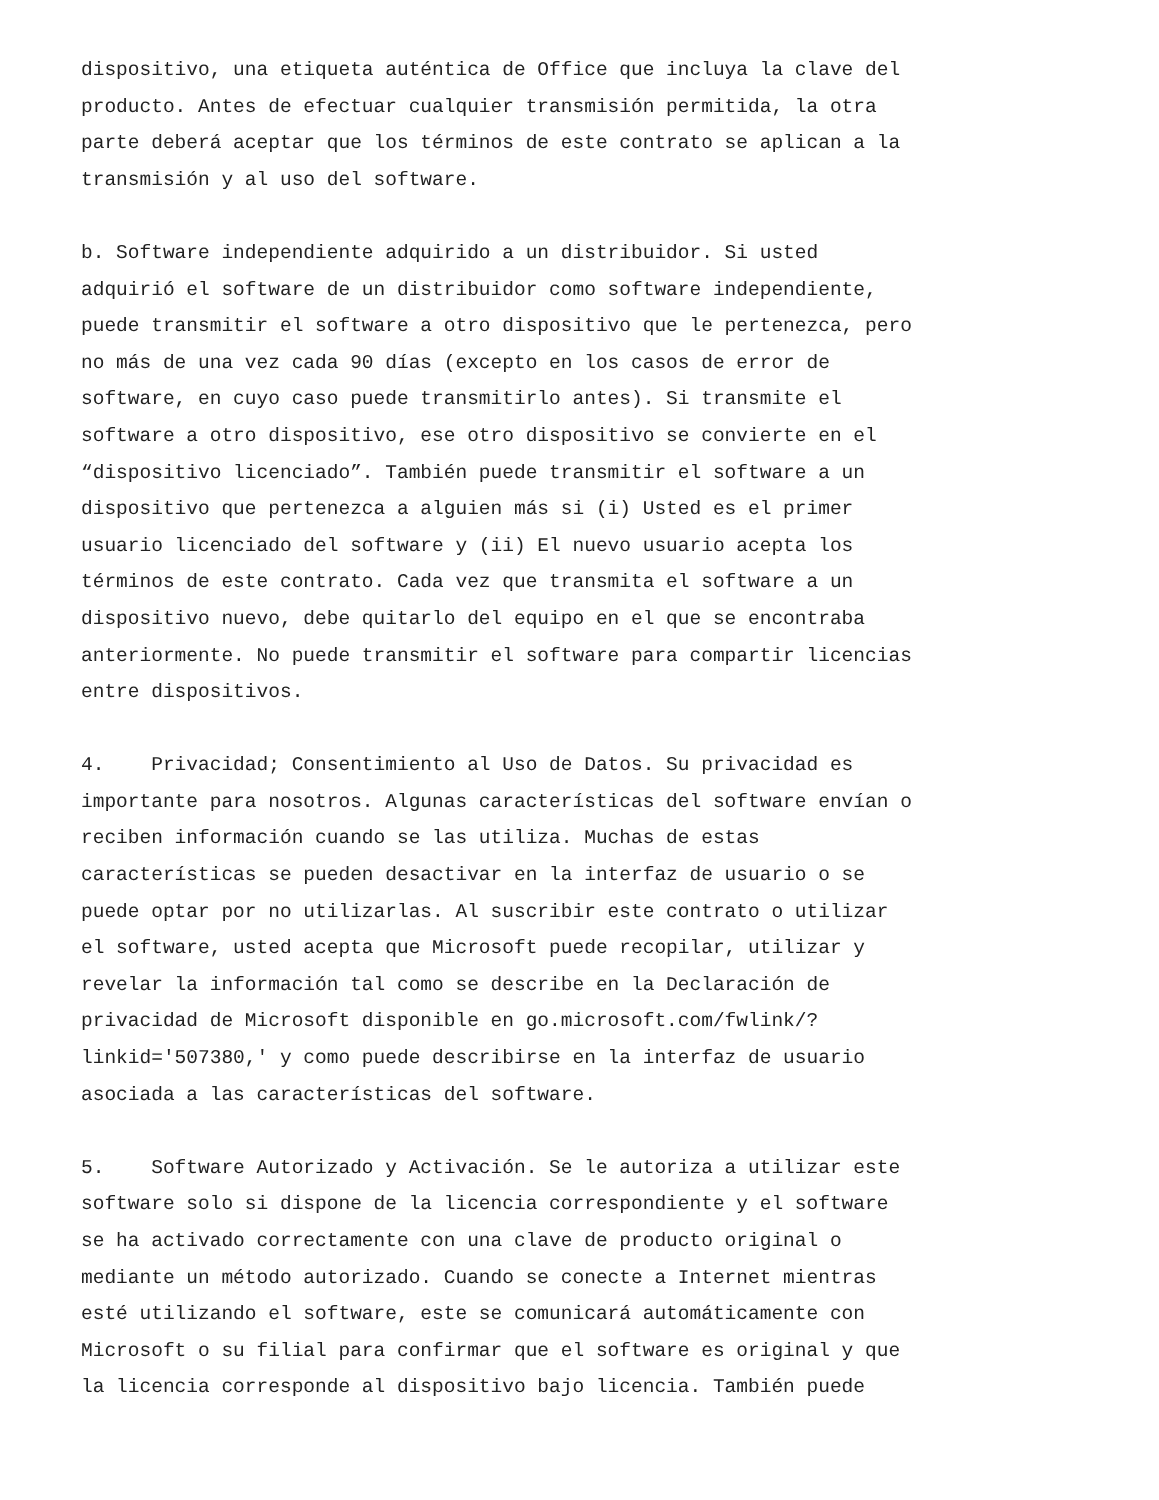dispositivo, una etiqueta auténtica de Office que incluya la clave del producto. Antes de efectuar cualquier transmisión permitida, la otra parte deberá aceptar que los términos de este contrato se aplican a la transmisión y al uso del software.
b. Software independiente adquirido a un distribuidor. Si usted adquirió el software de un distribuidor como software independiente, puede transmitir el software a otro dispositivo que le pertenezca, pero no más de una vez cada 90 días (excepto en los casos de error de software, en cuyo caso puede transmitirlo antes). Si transmite el software a otro dispositivo, ese otro dispositivo se convierte en el “dispositivo licenciado”. También puede transmitir el software a un dispositivo que pertenezca a alguien más si (i) Usted es el primer usuario licenciado del software y (ii) El nuevo usuario acepta los términos de este contrato. Cada vez que transmita el software a un dispositivo nuevo, debe quitarlo del equipo en el que se encontraba anteriormente. No puede transmitir el software para compartir licencias entre dispositivos.
4. Privacidad; Consentimiento al Uso de Datos. Su privacidad es importante para nosotros. Algunas características del software envían o reciben información cuando se las utiliza. Muchas de estas características se pueden desactivar en la interfaz de usuario o se puede optar por no utilizarlas. Al suscribir este contrato o utilizar el software, usted acepta que Microsoft puede recopilar, utilizar y revelar la información tal como se describe en la Declaración de privacidad de Microsoft disponible en go.microsoft.com/fwlink/? linkid='507380,' y como puede describirse en la interfaz de usuario asociada a las características del software.
5. Software Autorizado y Activación. Se le autoriza a utilizar este software solo si dispone de la licencia correspondiente y el software se ha activado correctamente con una clave de producto original o mediante un método autorizado. Cuando se conecte a Internet mientras esté utilizando el software, este se comunicará automáticamente con Microsoft o su filial para confirmar que el software es original y que la licencia corresponde al dispositivo bajo licencia. También puede